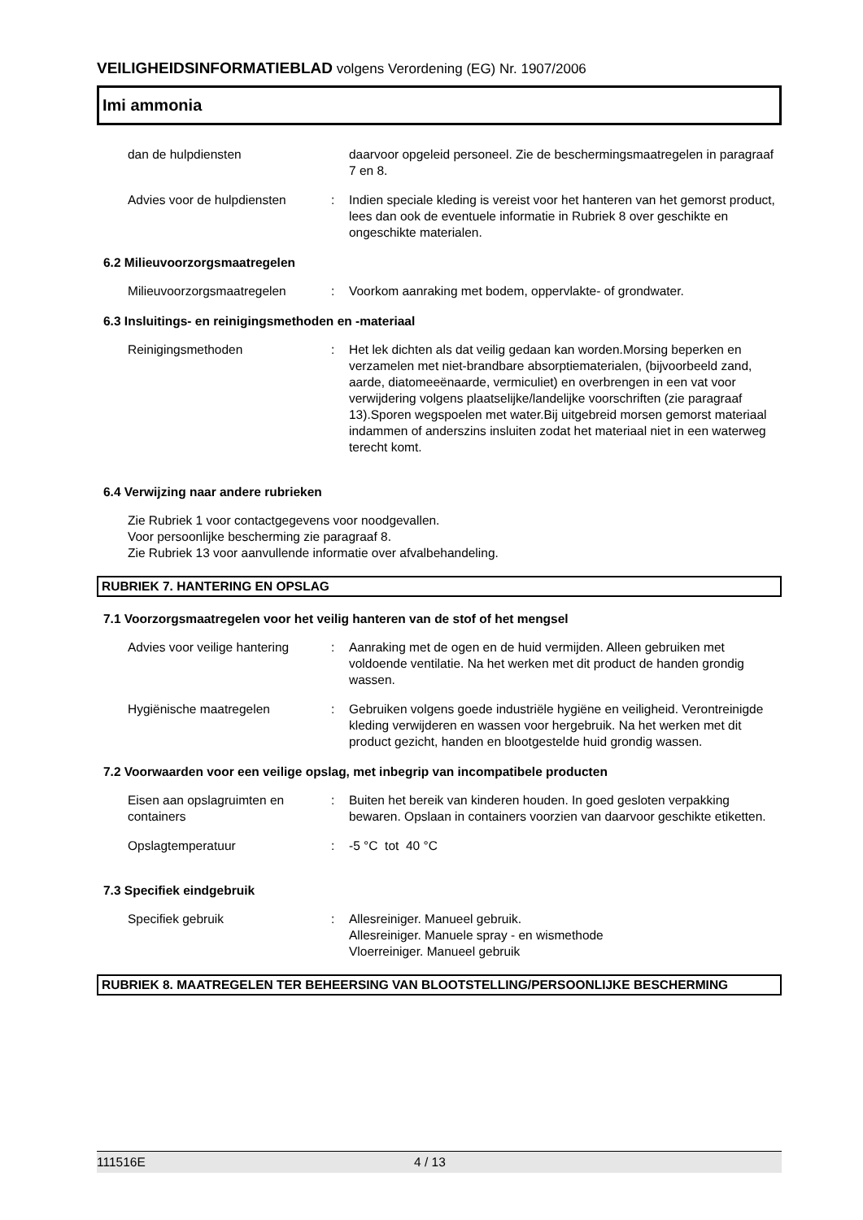VEILIGHEIDSINFORMATIEBLAD volgens Verordening (EG) Nr. 1907/2006
Imi ammonia
dan de hulpdiensten daarvoor opgeleid personeel. Zie de beschermingsmaatregelen in paragraaf 7 en 8.
Advies voor de hulpdiensten
: Indien speciale kleding is vereist voor het hanteren van het gemorst product, lees dan ook de eventuele informatie in Rubriek 8 over geschikte en ongeschikte materialen.
6.2 Milieuvoorzorgsmaatregelen
Milieuvoorzorgsmaatregelen : Voorkom aanraking met bodem, oppervlakte- of grondwater.
6.3 Insluitings- en reinigingsmethoden en -materiaal
Reinigingsmethoden : Het lek dichten als dat veilig gedaan kan worden.Morsing beperken en verzamelen met niet-brandbare absorptiematerialen, (bijvoorbeeld zand, aarde, diatomeeënaarde, vermiculiet) en overbrengen in een vat voor verwijdering volgens plaatselijke/landelijke voorschriften (zie paragraaf 13).Sporen wegspoelen met water.Bij uitgebreid morsen gemorst materiaal indammen of anderszins insluiten zodat het materiaal niet in een waterweg terecht komt.
6.4 Verwijzing naar andere rubrieken
Zie Rubriek 1 voor contactgegevens voor noodgevallen.
Voor persoonlijke bescherming zie paragraaf 8.
Zie Rubriek 13 voor aanvullende informatie over afvalbehandeling.
RUBRIEK 7. HANTERING EN OPSLAG
7.1 Voorzorgsmaatregelen voor het veilig hanteren van de stof of het mengsel
Advies voor veilige hantering
: Aanraking met de ogen en de huid vermijden. Alleen gebruiken met voldoende ventilatie. Na het werken met dit product de handen grondig wassen.
Hygiënische maatregelen : Gebruiken volgens goede industriële hygiëne en veiligheid. Verontreinigde kleding verwijderen en wassen voor hergebruik. Na het werken met dit product gezicht, handen en blootgestelde huid grondig wassen.
7.2 Voorwaarden voor een veilige opslag, met inbegrip van incompatibele producten
Eisen aan opslagruimten en containers
: Buiten het bereik van kinderen houden. In goed gesloten verpakking bewaren. Opslaan in containers voorzien van daarvoor geschikte etiketten.
Opslagtemperatuur : -5 °C tot 40 °C
7.3 Specifiek eindgebruik
Specifiek gebruik : Allesreiniger. Manueel gebruik.
Allesreiniger. Manuele spray - en wismethode
Vloerreiniger. Manueel gebruik
RUBRIEK 8. MAATREGELEN TER BEHEERSING VAN BLOOTSTELLING/PERSOONLIJKE BESCHERMING
111516E 4 / 13